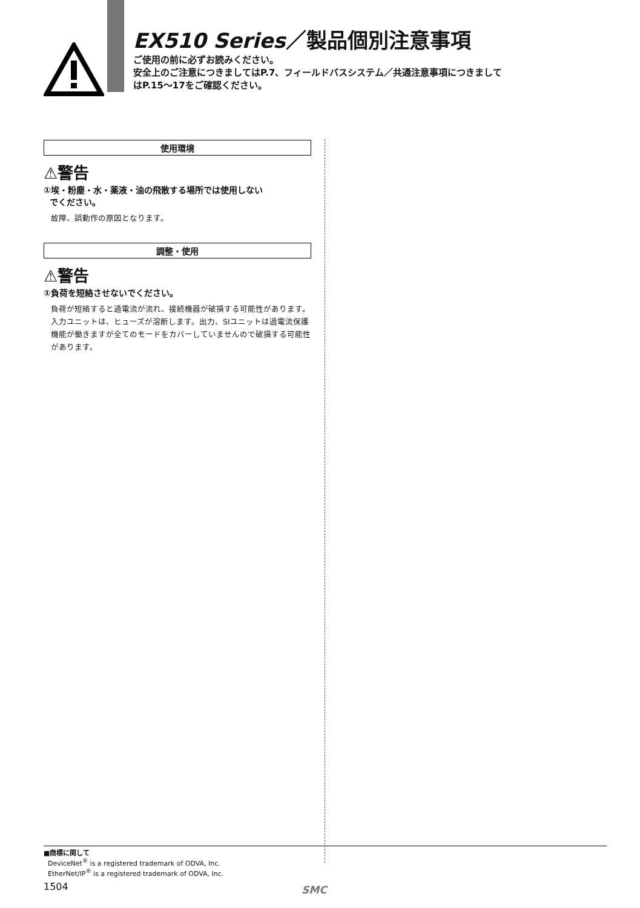EX510 Series／製品個別注意事項
ご使用の前に必ずお読みください。
安全上のご注意につきましてはP.7、フィールドバスシステム／共通注意事項につきまして
はP.15～17をご確認ください。
使用環境
⚠警告
①埃・粉塵・水・薬液・油の飛散する場所では使用しない
でください。
故障、誤動作の原因となります。
調整・使用
⚠警告
①負荷を短絡させないでください。
負荷が短絡すると過電流が流れ、接続機器が破損する可能性があります。入力ユニットは、ヒューズが溶断します。出力、SIユニットは過電流保護機能が働きますが全てのモードをカバーしていませんので破損する可能性があります。
■商標に関して
DeviceNet<sup>®</sup> is a registered trademark of ODVA, Inc.
EtherNet/IP<sup>®</sup> is a registered trademark of ODVA, Inc.
1504
SMC